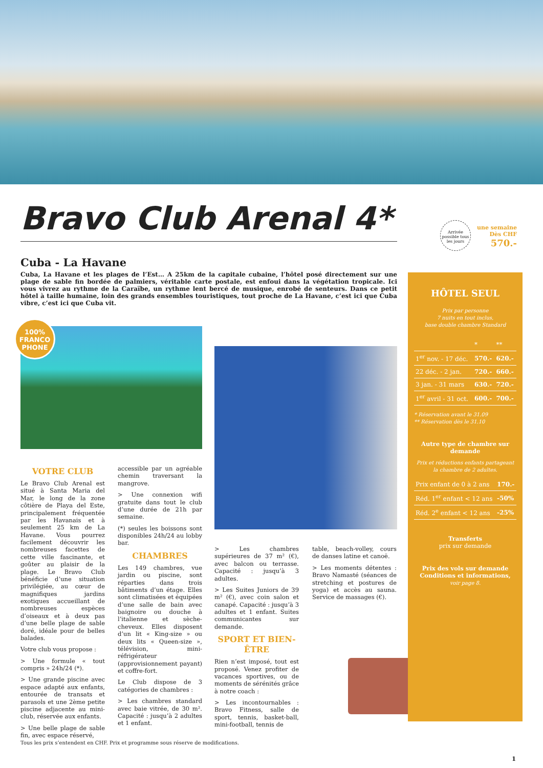Bravo Club Arenal 4*
Arrivée possible tous les jours
une semaine
Dès CHF
570.-
Cuba - La Havane
Cuba, La Havane et les plages de l’Est… A 25km de la capitale cubaine, l’hôtel posé directement sur une plage de sable fin bordée de palmiers, véritable carte postale, est enfoui dans la végétation tropicale. Ici vous vivrez au rythme de la Caraïbe, un rythme lent bercé de musique, enrobé de senteurs. Dans ce petit hôtel à taille humaine, loin des grands ensembles touristiques, tout proche de La Havane, c’est ici que Cuba vibre, c’est ici que Cuba vit.
100%
FRANCO
PHONE
VOTRE CLUB
Le Bravo Club Arenal est situé à Santa Maria del Mar, le long de la zone côtière de Playa del Este, principalement fréquentée par les Havanais et à seulement 25 km de La Havane. Vous pourrez facilement découvrir les nombreuses facettes de cette ville fascinante, et goûter au plaisir de la plage. Le Bravo Club bénéficie d’une situation privilégiée, au cœur de magnifiques jardins exotiques accueillant de nombreuses espèces d’oiseaux et à deux pas d’une belle plage de sable doré, idéale pour de belles balades.
Votre club vous propose :
> Une formule « tout compris » 24h/24 (*).
> Une grande piscine avec espace adapté aux enfants, entourée de transats et parasols et une 2ème petite piscine adjacente au mini-club, réservée aux enfants.
> Une belle plage de sable fin, avec espace réservé,
accessible par un agréable chemin traversant la mangrove.
> Une connexion wifi gratuite dans tout le club d’une durée de 21h par semaine.
(*) seules les boissons sont disponibles 24h/24 au lobby bar.
CHAMBRES
Les 149 chambres, vue jardin ou piscine, sont réparties dans trois bâtiments d’un étage. Elles sont climatisées et équipées d’une salle de bain avec baignoire ou douche à l’italienne et sèche-cheveux. Elles disposent d’un lit « King-size » ou deux lits « Queen-size », télévision, mini-réfrigérateur (approvisionnement payant) et coffre-fort.
Le Club dispose de 3 catégories de chambres :
> Les chambres standard avec baie vitrée, de 30 m². Capacité : jusqu’à 2 adultes et 1 enfant.
> Les chambres supérieures de 37 m² (€), avec balcon ou terrasse. Capacité : jusqu’à 3 adultes.
> Les Suites Juniors de 39 m² (€), avec coin salon et canapé. Capacité : jusqu’à 3 adultes et 1 enfant. Suites communicantes sur demande.
SPORT ET BIEN-ÊTRE
Rien n’est imposé, tout est proposé. Venez profiter de vacances sportives, ou de moments de sérénités grâce à notre coach :
> Les incontournables : Bravo Fitness, salle de sport, tennis, basket-ball, mini-football, tennis de
table, beach-volley, cours de danses latine et canoë.
> Les moments détentes : Bravo Namasté (séances de stretching et postures de yoga) et accès au sauna. Service de massages (€).
HÔTEL SEUL
Prix par personne
7 nuits en tout inclus,
base double chambre Standard
| | * | ** |
| 1<sup>er</sup> nov. - 17 déc. | 570.- | 620.- |
| 22 déc. - 2 jan. | 720.- | 660.- |
| 3 jan. - 31 mars | 630.- | 720.- |
| 1<sup>er</sup> avril - 31 oct. | 600.- | 700.- |
* Réservation avant le 31.09
** Réservation dès le 31.10
Autre type de chambre sur demande
Prix et réductions enfants partageant la chambre de 2 adultes.
| Prix enfant de 0 à 2 ans | 170.- |
| Réd. 1<sup>er</sup> enfant < 12 ans | -50% |
| Réd. 2<sup>e</sup> enfant < 12 ans | -25% |
Transferts
prix sur demande
Prix des vols sur demande
Conditions et informations,
voir page 8.
Tous les prix s’entendent en CHF. Prix et programme sous réserve de modifications.
1